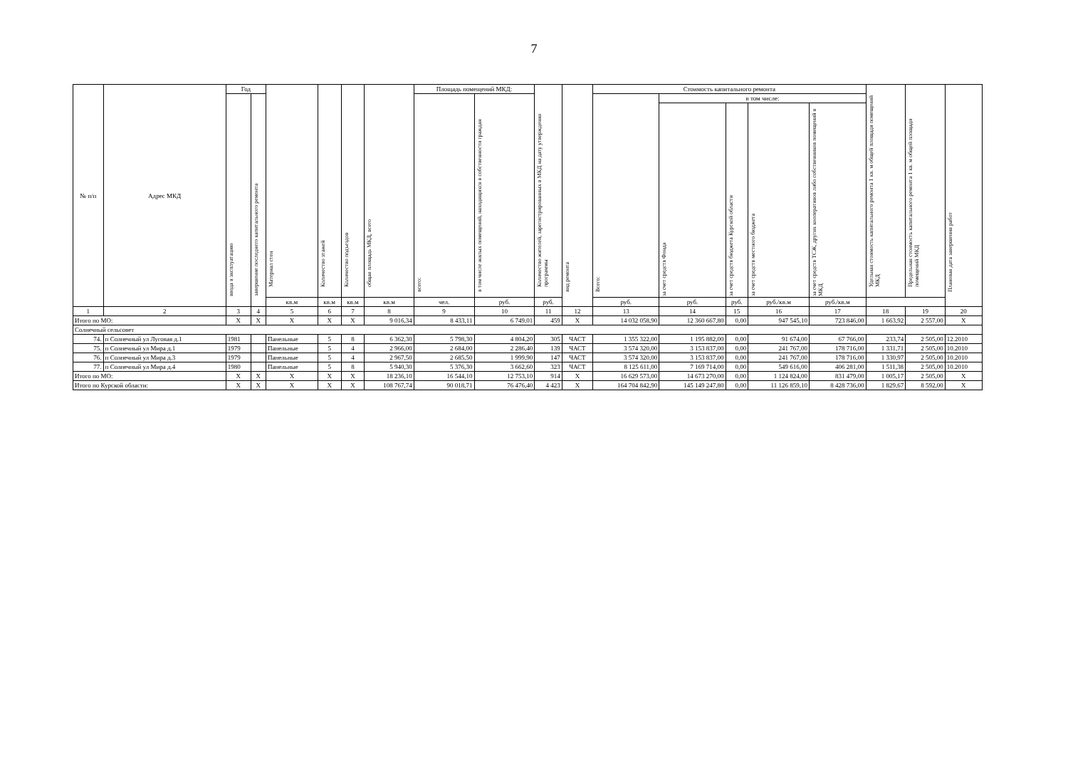7
| № п/п | Адрес МКД | Год | | Материал стен | Количество этажей | Количество подъездов | общая площадь МКД, всего | Площадь помещений МКД: | | Количество жителей, зарегистрированных в МКД на дату утверждения программы | вид ремонта | Стоимость капитального ремонта | | | | | Удельная стоимость капитального ремонта 1 кв. м общей площади помещений МКД | Предельная стоимость капитального ремонта 1 кв. м общей площади помещений МКД | Плановая дата завершения работ |
| --- | --- | --- | --- | --- | --- | --- | --- | --- | --- | --- | --- | --- | --- | --- | --- | --- | --- | --- | --- |
| | | ввода в эксплуатацию | завершение последнего капитального ремонта | | | | | всего: | в том числе жилых помещений, находящихся в собственности граждан | | | Всего: | в том числе: | | | | | | |
| | | | | | | | | | | | | | за счет средств Фонда | за счет средств бюджета Курской области | за счет средств местного бюджета | за счет средств ТСЖ, других кооперативов либо собственников помещений в МКД | | | |
| | | | | кв.м | кв.м | кв.м | кв.м | чел. | руб. | руб. | | руб. | руб. | руб. | руб./кв.м | руб./кв.м | | | |
| 1 | 2 | 3 | 4 | 5 | 6 | 7 | 8 | 9 | 10 | 11 | 12 | 13 | 14 | 15 | 16 | 17 | 18 | 19 | 20 |
| Итого по МО: | | X | X | X | X | X | 9 016,34 | 8 433,11 | 6 749,01 | 459 | X | 14 032 058,90 | 12 360 667,80 | 0,00 | 947 545,10 | 723 846,00 | 1 663,92 | 2 557,00 | X |
| Солнечный сельсовет | | | | | | | | | | | | | | | | | | | |
| 74. | п Солнечный ул Луговая д.1 | 1981 | | Панельные | 5 | 8 | 6 362,30 | 5 798,30 | 4 804,20 | 305 | ЧАСТ | 1 355 322,00 | 1 195 882,00 | 0,00 | 91 674,00 | 67 766,00 | 233,74 | 2 505,00 | 12.2010 |
| 75. | п Солнечный ул Мира д.1 | 1979 | | Панельные | 5 | 4 | 2 966,00 | 2 684,00 | 2 286,40 | 139 | ЧАСТ | 3 574 320,00 | 3 153 837,00 | 0,00 | 241 767,00 | 178 716,00 | 1 331,71 | 2 505,00 | 10.2010 |
| 76. | п Солнечный ул Мира д.3 | 1979 | | Панельные | 5 | 4 | 2 967,50 | 2 685,50 | 1 999,90 | 147 | ЧАСТ | 3 574 320,00 | 3 153 837,00 | 0,00 | 241 767,00 | 178 716,00 | 1 330,97 | 2 505,00 | 10.2010 |
| 77. | п Солнечный ул Мира д.4 | 1980 | | Панельные | 5 | 8 | 5 940,30 | 5 376,30 | 3 662,60 | 323 | ЧАСТ | 8 125 611,00 | 7 169 714,00 | 0,00 | 549 616,00 | 406 281,00 | 1 511,38 | 2 505,00 | 10.2010 |
| Итого по МО: | | X | X | X | X | X | 18 236,10 | 16 544,10 | 12 753,10 | 914 | X | 16 629 573,00 | 14 673 270,00 | 0,00 | 1 124 824,00 | 831 479,00 | 1 005,17 | 2 505,00 | X |
| Итого по Курской области: | | X | X | X | X | X | 108 767,74 | 90 018,71 | 76 476,40 | 4 423 | X | 164 704 842,90 | 145 149 247,80 | 0,00 | 11 126 859,10 | 8 428 736,00 | 1 829,67 | 8 592,00 | X |